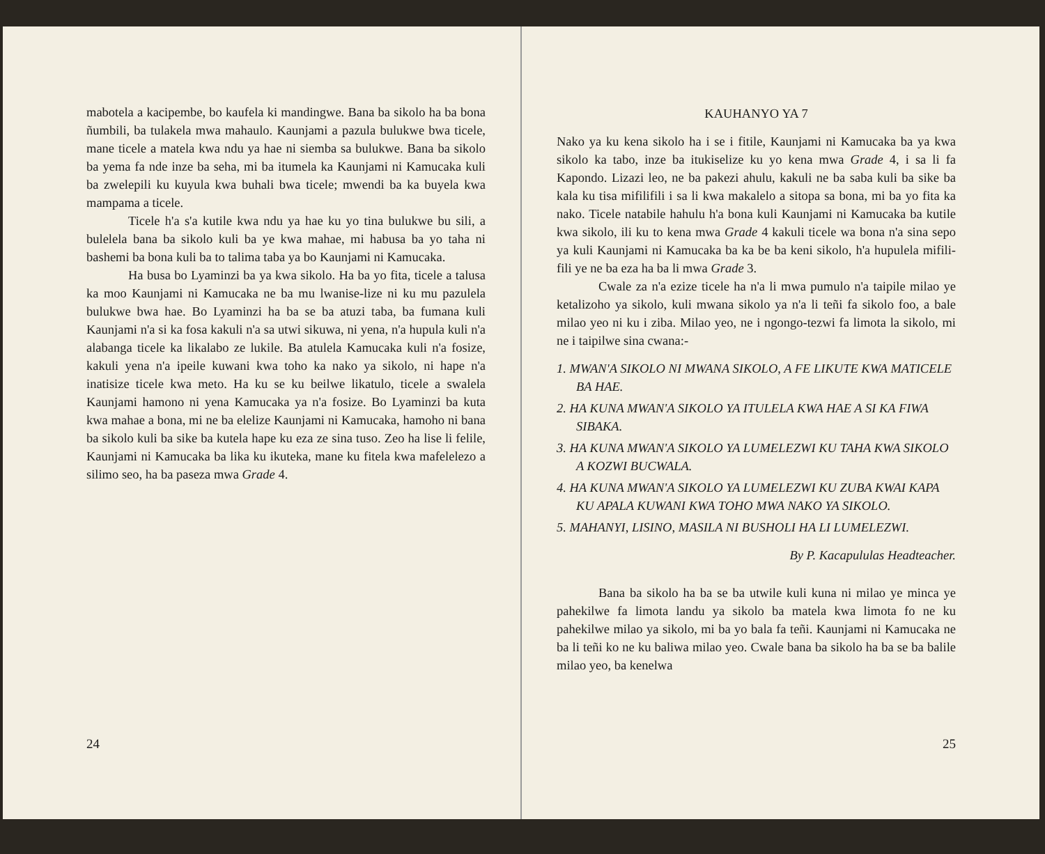mabotela a kacipembe, bo kaufela ki mandingwe. Bana ba sikolo ha ba bona ñumbili, ba tulakela mwa mahaulo. Kaunjami a pazula bulukwe bwa ticele, mane ticele a matela kwa ndu ya hae ni siemba sa bulukwe. Bana ba sikolo ba yema fa nde inze ba seha, mi ba itumela ka Kaunjami ni Kamucaka kuli ba zwelepili ku kuyula kwa buhali bwa ticele; mwendi ba ka buyela kwa mampama a ticele.
Ticele h'a s'a kutile kwa ndu ya hae ku yo tina bulukwe bu sili, a bulelela bana ba sikolo kuli ba ye kwa mahae, mi habusa ba yo taha ni bashemi ba bona kuli ba to talima taba ya bo Kaunjami ni Kamucaka.
Ha busa bo Lyaminzi ba ya kwa sikolo. Ha ba yo fita, ticele a talusa ka moo Kaunjami ni Kamucaka ne ba mu lwanise-lize ni ku mu pazulela bulukwe bwa hae. Bo Lyaminzi ha ba se ba atuzi taba, ba fumana kuli Kaunjami n'a si ka fosa kakuli n'a sa utwi sikuwa, ni yena, n'a hupula kuli n'a alabanga ticele ka likalabo ze lukile. Ba atulela Kamucaka kuli n'a fosize, kakuli yena n'a ipeile kuwani kwa toho ka nako ya sikolo, ni hape n'a inatisize ticele kwa meto. Ha ku se ku beilwe likatulo, ticele a swalela Kaunjami hamono ni yena Kamucaka ya n'a fosize. Bo Lyaminzi ba kuta kwa mahae a bona, mi ne ba elelize Kaunjami ni Kamucaka, hamoho ni bana ba sikolo kuli ba sike ba kutela hape ku eza ze sina tuso. Zeo ha lise li felile, Kaunjami ni Kamucaka ba lika ku ikuteka, mane ku fitela kwa mafelelezo a silimo seo, ha ba paseza mwa Grade 4.
24
KAUHANYO YA 7
Nako ya ku kena sikolo ha i se i fitile, Kaunjami ni Kamucaka ba ya kwa sikolo ka tabo, inze ba itukiselize ku yo kena mwa Grade 4, i sa li fa Kapondo. Lizazi leo, ne ba pakezi ahulu, kakuli ne ba saba kuli ba sike ba kala ku tisa mifilifili i sa li kwa makalelo a sitopa sa bona, mi ba yo fita ka nako. Ticele natabile hahulu h'a bona kuli Kaunjami ni Kamucaka ba kutile kwa sikolo, ili ku to kena mwa Grade 4 kakuli ticele wa bona n'a sina sepo ya kuli Kaunjami ni Kamucaka ba ka be ba keni sikolo, h'a hupulela mifili-fili ye ne ba eza ha ba li mwa Grade 3.
Cwale za n'a ezize ticele ha n'a li mwa pumulo n'a taipile milao ye ketalizoho ya sikolo, kuli mwana sikolo ya n'a li teñi fa sikolo foo, a bale milao yeo ni ku i ziba. Milao yeo, ne i ngongo-tezwi fa limota la sikolo, mi ne i taipilwe sina cwana:-
1. MWAN'A SIKOLO NI MWANA SIKOLO, A FE LIKUTE KWA MATICELE BA HAE.
2. HA KUNA MWAN'A SIKOLO YA ITULELA KWA HAE A SI KA FIWA SIBAKA.
3. HA KUNA MWAN'A SIKOLO YA LUMELEZWI KU TAHA KWA SIKOLO A KOZWI BUCWALA.
4. HA KUNA MWAN'A SIKOLO YA LUMELEZWI KU ZUBA KWAI KAPA KU APALA KUWANI KWA TOHO MWA NAKO YA SIKOLO.
5. MAHANYI, LISINO, MASILA NI BUSHOLI HA LI LUMELEZWI.
By P. Kacapululas Headteacher.
Bana ba sikolo ha ba se ba utwile kuli kuna ni milao ye minca ye pahekilwe fa limota landu ya sikolo ba matela kwa limota fo ne ku pahekilwe milao ya sikolo, mi ba yo bala fa teñi. Kaunjami ni Kamucaka ne ba li teñi ko ne ku baliwa milao yeo. Cwale bana ba sikolo ha ba se ba balile milao yeo, ba kenelwa
25